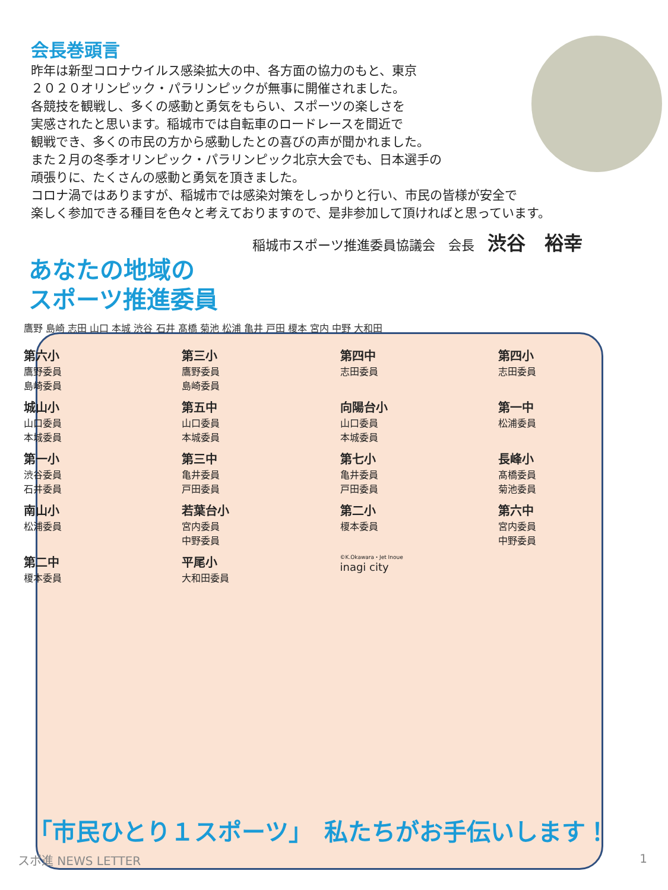会長巻頭言
昨年は新型コロナウイルス感染拡大の中、各方面の協力のもと、東京
２０２０オリンピック・パラリンピックが無事に開催されました。
各競技を観戦し、多くの感動と勇気をもらい、スポーツの楽しさを
実感されたと思います。稲城市では自転車のロードレースを間近で
観戦でき、多くの市民の方から感動したとの喜びの声が聞かれました。
また２月の冬季オリンピック・パラリンピック北京大会でも、日本選手の
頑張りに、たくさんの感動と勇気を頂きました。
コロナ渦ではありますが、稲城市では感染対策をしっかりと行い、市民の皆様が安全で
楽しく参加できる種目を色々と考えておりますので、是非参加して頂ければと思っています。
稲城市スポーツ推進委員協議会　会長　渋谷　裕幸
あなたの地域の
スポーツ推進委員
鷹野 島崎 志田 山口 本城 渋谷 石井 髙橋 菊池 松浦 亀井 戸田 榎本 宮内 中野 大和田
第六小
鷹野委員
島崎委員
第三小
鷹野委員
島崎委員
第四中
志田委員
第四小
志田委員
城山小
山口委員
本城委員
第五中
山口委員
本城委員
向陽台小
山口委員
本城委員
第一中
松浦委員
第一小
渋谷委員
石井委員
第三中
亀井委員
戸田委員
第七小
亀井委員
戸田委員
長峰小
髙橋委員
菊池委員
南山小
松浦委員
若葉台小
宮内委員
中野委員
第二小
榎本委員
第六中
宮内委員
中野委員
第二中
榎本委員
平尾小
大和田委員
©K.Okawara・Jet Inoue
inagi city
「市民ひとり１スポーツ」　私たちがお手伝いします！
スポ進 NEWS LETTER 1